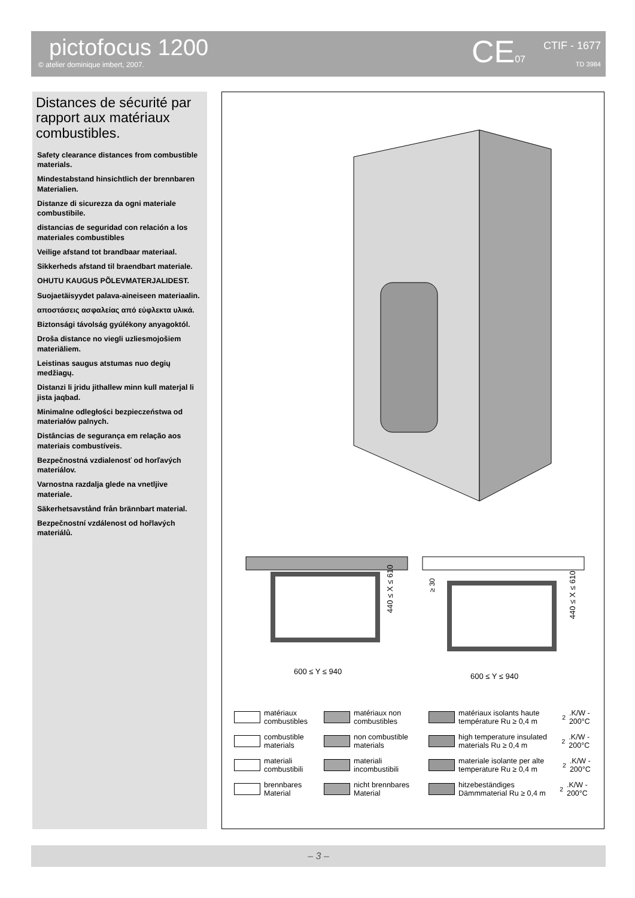pictofocus 1200
© atelier dominique imbert, 2007.
CE07
CTIF - 1677
TD 3984
Distances de sécurité par rapport aux matériaux combustibles.
Safety clearance distances from combustible materials.
Mindestabstand hinsichtlich der brennbaren Materialien.
Distanze di sicurezza da ogni materiale combustibile.
distancias de seguridad con relación a los materiales combustibles
Veilige afstand tot brandbaar materiaal.
Sikkerheds afstand til braendbart materiale.
OHUTU KAUGUS PÕLEVMATERJALIDEST.
Suojaetäisyydet palava-aineiseen materiaalin.
αποστάσεις ασφαλείας από εύφλεκτα υλικά.
Biztonsági távolság gyúlékony anyagoktól.
Droša distance no viegli uzliesmojošiem materiāliem.
Leistinas saugus atstumas nuo degių medžiagų.
Distanzi li jridu jithallew minn kull materjal li jista jaqbad.
Minimalne odległości bezpieczeństwa od materiałów palnych.
Distâncias de segurança em relação aos materiais combustíveis.
Bezpečnostná vzdialenosť od horľavých materiálov.
Varnostna razdalja glede na vnetljive materiale.
Säkerhetsavstånd från brännbart material.
Bezpečnostní vzdálenost od hořlavých materiálů.
600 ≤ Y ≤ 940
600 ≤ Y ≤ 940
440 ≤ X ≤ 610
440 ≤ X ≤ 610
≥ 30
matériaux combustibles
matériaux non combustibles
matériaux isolants haute température Ru ≥ 0,4 m<sup>2</sup>.K/W - 200°C
combustible materials
non combustible materials
high temperature insulated materials Ru ≥ 0,4 m<sup>2</sup>.K/W - 200°C
materiali combustibili
materiali incombustibili
materiale isolante per alte temperature Ru ≥ 0,4 m<sup>2</sup>.K/W - 200°C
brennbares Material
nicht brennbares Material
hitzebeständiges Dämmmaterial Ru ≥ 0,4 m<sup>2</sup>.K/W - 200°C
– 3 –